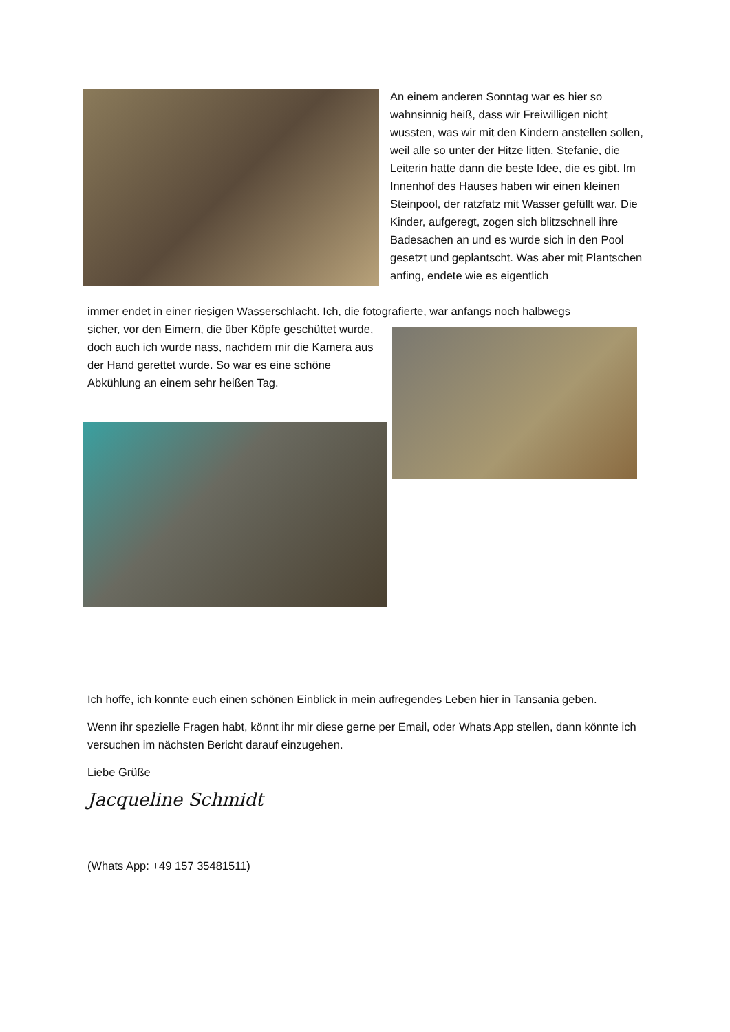An einem anderen Sonntag war es hier so wahnsinnig heiß, dass wir Freiwilligen nicht wussten, was wir mit den Kindern anstellen sollen, weil alle so unter der Hitze litten. Stefanie, die Leiterin hatte dann die beste Idee, die es gibt. Im Innenhof des Hauses haben wir einen kleinen Steinpool, der ratzfatz mit Wasser gefüllt war. Die Kinder, aufgeregt, zogen sich blitzschnell ihre Badesachen an und es wurde sich in den Pool gesetzt und geplantscht. Was aber mit Plantschen anfing, endete wie es eigentlich
immer endet in einer riesigen Wasserschlacht. Ich, die fotografierte, war anfangs noch halbwegs
sicher, vor den Eimern, die über Köpfe geschüttet wurde, doch auch ich wurde nass, nachdem mir die Kamera aus der Hand gerettet wurde. So war es eine schöne Abkühlung an einem sehr heißen Tag.
Ich hoffe, ich konnte euch einen schönen Einblick in mein aufregendes Leben hier in Tansania geben.
Wenn ihr spezielle Fragen habt, könnt ihr mir diese gerne per Email, oder Whats App stellen, dann könnte ich versuchen im nächsten Bericht darauf einzugehen.
Liebe Grüße
Jacqueline Schmidt
(Whats App: +49 157 35481511)